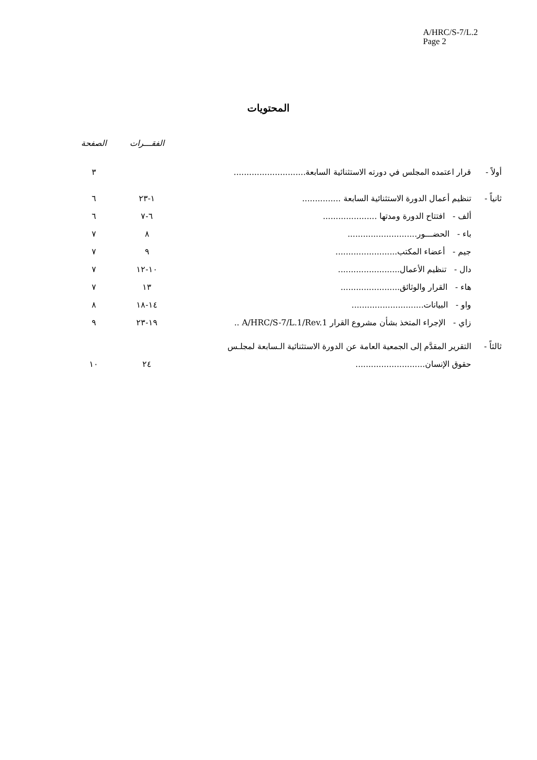A/HRC/S-7/L.2
Page 2
المحتويات
| | | الفقـــرات | الصفحة |
| أولاً - | قرار اعتمده المجلس في دورته الاستثنائية السابعة ............................ | | ٣ |
| ثانياً - | تنظيم أعمال الدورة الاستثنائية السابعة ............... | ١-٢٣ | ٦ |
| | ألف - افتتاح الدورة ومدتها ..................... | ٦-٧ | ٦ |
| | باء - الحضـــور ........................... | ٨ | ٧ |
| | جيم - أعضاء المكتب ........................ | ٩ | ٧ |
| | دال - تنظيم الأعمال ........................ | ١٠-١٢ | ٧ |
| | هاء - القرار والوثائق ....................... | ١٣ | ٧ |
| | واو - البيانات ............................ | ١٤-١٨ | ٨ |
| | زاي - الإجراء المتخذ بشأن مشروع القرار A/HRC/S-7/L.1/Rev.1 .. | ١٩-٢٣ | ٩ |
| ثالثاً - | التقرير المقدَّم إلى الجمعية العامة عن الدورة الاستثنائية الـسابعة لمجلـس | | |
| | حقوق الإنسان ........................... | ٢٤ | ١٠ |